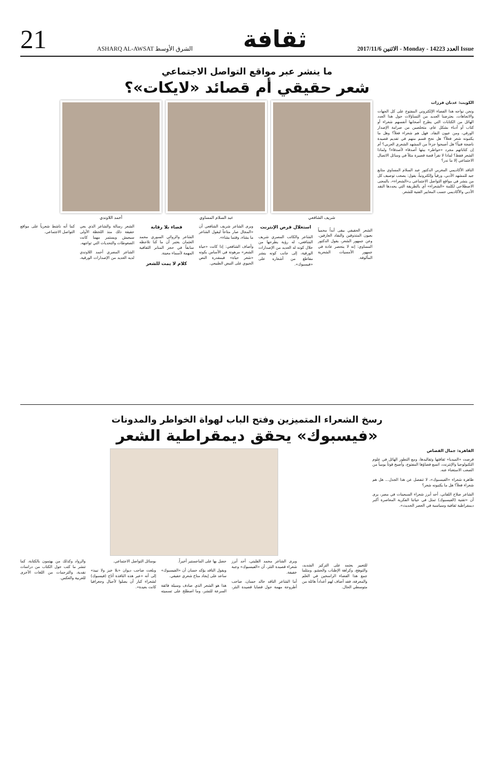21
ASHARQ AL-AWSAT الشرق الأوسط
ثقافة
الاثنين 2017/11/6 - Monday - العدد 14223 Issue
ما ينشر عبر مواقع التواصل الاجتماعي
شعر حقيقي أم قصائد «لايكات»؟
الكويت: عدنان فرزات
ونحن نواجه هذا الفضاء الإلكتروني المفتوح على كل الجهات والاتجاهات، يعترضنا العديد من التساؤلات حول هذا العدد الهائل من الكتابات التي يطرح أصحابها أنفسهم شعراء أو كتاب أو أدباء بشكل عام، متخلصين من صرامة الإصدار الورقي، ومن عيون النقاد. فهل هم شعراء فعلاً؟ وهل ما يكتبونه شعر فعلاً؟ هل نجح قسم منهم في تقديم قصيدة ناضجة فنياً؟ هل أصبحوا جزءاً من المشهد الشعري العربي؟ أم إن كتاباتهم مجرد «خواطر» يبثها أصدقاء لأصدقاء؟ ولماذا الشعر فقط؟ لماذا لا نقرأ قصة قصيرة مثلاً في وسائل الاتصال الاجتماعي إلا ما ندر؟
الناقد الأكاديمي المغربي الدكتور عبد السلام المساوي متابع جيد للمشهد الأدبي، ورقياً وإلكترونياً، يقول: يصعب توصيف كل من ينشر في مواقع التواصل الاجتماعي بـ«الشعراء»، بالمعنى الاصطلاحي لكلمة «الشعراء» أي بالطريقة التي يحددها النقد الأدبي والأكاديمي حسب المعايير الفنية للشعر.
شريف الشافعي عبد السلام المساوي أحمد اللاوندي
الشعر الحقيقي يبقى أبداً محمياً بعيون المتذوقين والنقاد العارفين. وعن جمهور الشعر، يقول الدكتور المساوي: إنه لا ينحصر عادة في جمهور الأمسيات الشعرية المألوفة.
استغلال فرص الإنترنت
الشاعر والكاتب المصري شريف الشافعي، له رؤية يطرحها من خلال كونه له العديد من الإصدارات الورقية، إلى جانب كونه ينشر مقاطع من أشعاره على «فيسبوك».
ويرى الشاعر شريف الشافعي أن «المجال صار متاحاً ليقول الشاعر ما يشاء، وقتما يشاء».
وأضاف الشافعي: إذا كانت «حياة الشعر» مرهونة في الأساس بكونه «شعر حياة» فبمقدرة النص الحيوي على النبض الطبيعي.
فضاء بلا رقابة
الشاعر والروائي السوري محمد العثمان يعتبر أن ما كنا نلاحظه سابقاً في حجز المنابر الثقافية المهمة لأسماء معينة.
كلام لا يمت للشعر
الشعر رسالة والشاعر الذي يعي حقيقة ذلك منذ اللحظة الأولى سيعيش ويستمر مهما كانت الضغوطات والتحديات التي تواجهه.
الشاعر المصري أحمد اللاوندي لديه العديد من الإصدارات الورقية، كما أنه ناشط شعرياً على مواقع التواصل الاجتماعي.
رسخ الشعراء المتميزين وفتح الباب لهواة الخواطر والمدونات
«فيسبوك» يحقق ديمقراطية الشعر
القاهرة: جمال القصاص
فرضت «الميديا» ثقافتها وتقاليدها، ومع التطور الهائل في علوم التكنولوجيا والإنترنت، اتسع فضاؤها المفتوح، وأصبح قوتاً يومياً من الصعب الاستغناء عنه.
ظاهرة شعراء «الفيسبوك»، لا تنفصل عن هذا الجدل... هل هم شعراء فعلاً؟ هل ما يكتبونه شعر؟
الشاعر صلاح اللقاني، أحد أبرز شعراء السبعينات في مصر، يرى أن «تقنية (الفيسبوك) تمثل في حياتنا الفكرية المعاصرة أكبر ديمقراطية ثقافية وسياسية في العصر الحديث».
للتعبير يعتمد على التركيز الشديد، والتوهج، وكراهة الإطناب والحشو. ومثلما جمع هذا الفضاء الراسخين في العلم والمعرفة، فقد أضاف لهم أعداداً هائلة من متوسطي الحال.
ويرى الشاعر محمد القليني، أحد أبرز شعراء قصيدة النثر، أن «الفيسبوك» وجبة خفيفة.
أما الشاعر الناقد خالد حسان، صاحب أطروحة مهمة حول قضايا قصيدة النثر، حصل بها على الماجستير أخيراً.
ويقول الناقد يؤكد حسان أن «الفيسبوك» ساعد على إيجاد مناخ شعري حقيقي.
هذا هو الشعر الذي صادف وسيلة فائقة السرعة للنشر، وما اصطلح على تسميته بوسائل التواصل الاجتماعي.
وبلغت صاحب ديوان «بلا خبز ولا نبيذ» إلى أنه «عبر هذه النافذة أتاح (فيسبوك) لشعراء كبار أن يصلوا لأجيال وجغرافيا كانت بعيدة».
والرواد وكذلك من يهتمون بالكتابة، كما تنشر ما كتب حول الكتاب من دراسات نقدية، والترجمات من اللغات الأخرى للعربية والعكس.